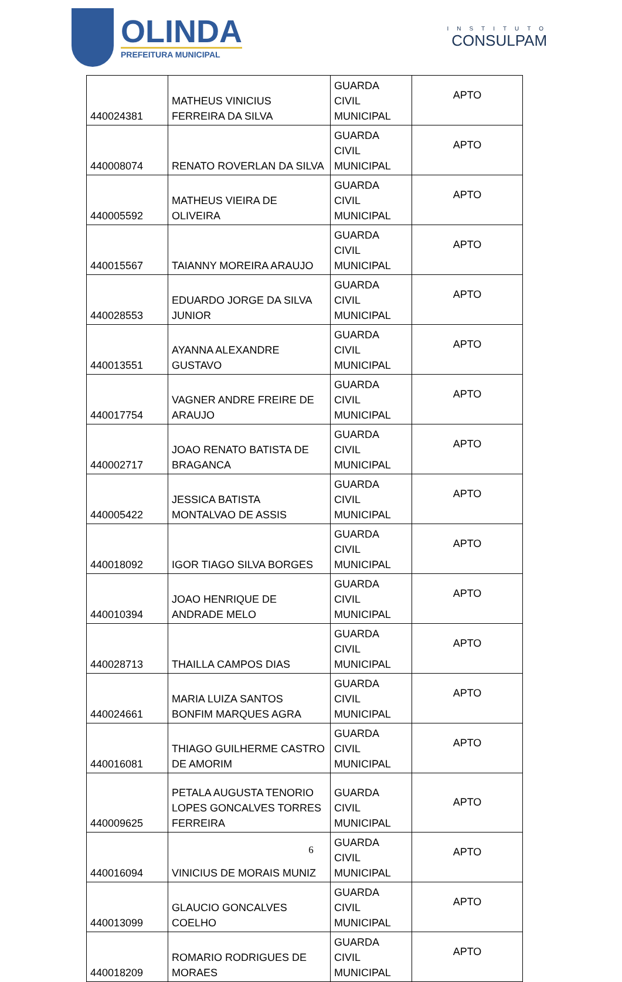OLINDA
PREFEITURA MUNICIPAL
INSTITUTO
CONSULPAM
| 440024381 | MATHEUS VINICIUS FERREIRA DA SILVA | GUARDA CIVIL MUNICIPAL | APTO |
| 440008074 | RENATO ROVERLAN DA SILVA | GUARDA CIVIL MUNICIPAL | APTO |
| 440005592 | MATHEUS VIEIRA DE OLIVEIRA | GUARDA CIVIL MUNICIPAL | APTO |
| 440015567 | TAIANNY MOREIRA ARAUJO | GUARDA CIVIL MUNICIPAL | APTO |
| 440028553 | EDUARDO JORGE DA SILVA JUNIOR | GUARDA CIVIL MUNICIPAL | APTO |
| 440013551 | AYANNA ALEXANDRE GUSTAVO | GUARDA CIVIL MUNICIPAL | APTO |
| 440017754 | VAGNER ANDRE FREIRE DE ARAUJO | GUARDA CIVIL MUNICIPAL | APTO |
| 440002717 | JOAO RENATO BATISTA DE BRAGANCA | GUARDA CIVIL MUNICIPAL | APTO |
| 440005422 | JESSICA BATISTA MONTALVAO DE ASSIS | GUARDA CIVIL MUNICIPAL | APTO |
| 440018092 | IGOR TIAGO SILVA BORGES | GUARDA CIVIL MUNICIPAL | APTO |
| 440010394 | JOAO HENRIQUE DE ANDRADE MELO | GUARDA CIVIL MUNICIPAL | APTO |
| 440028713 | THAILLA CAMPOS DIAS | GUARDA CIVIL MUNICIPAL | APTO |
| 440024661 | MARIA LUIZA SANTOS BONFIM MARQUES AGRA | GUARDA CIVIL MUNICIPAL | APTO |
| 440016081 | THIAGO GUILHERME CASTRO DE AMORIM | GUARDA CIVIL MUNICIPAL | APTO |
| 440009625 | PETALA AUGUSTA TENORIO LOPES GONCALVES TORRES FERREIRA | GUARDA CIVIL MUNICIPAL | APTO |
| 440016094 | VINICIUS DE MORAIS MUNIZ | GUARDA CIVIL MUNICIPAL | APTO |
| 440013099 | GLAUCIO GONCALVES COELHO | GUARDA CIVIL MUNICIPAL | APTO |
| 440018209 | ROMARIO RODRIGUES DE MORAES | GUARDA CIVIL MUNICIPAL | APTO |
6